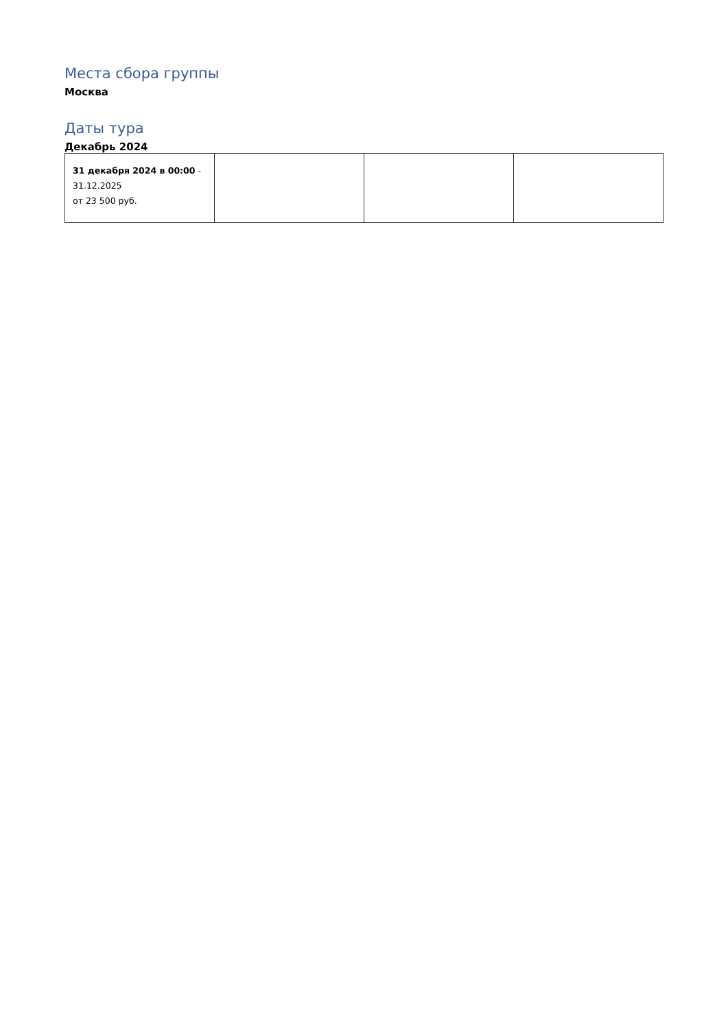Места сбора группы
Москва
Даты тура
Декабрь 2024
| 31 декабря 2024 в 00:00 - 31.12.2025 от 23 500 руб. | | | |